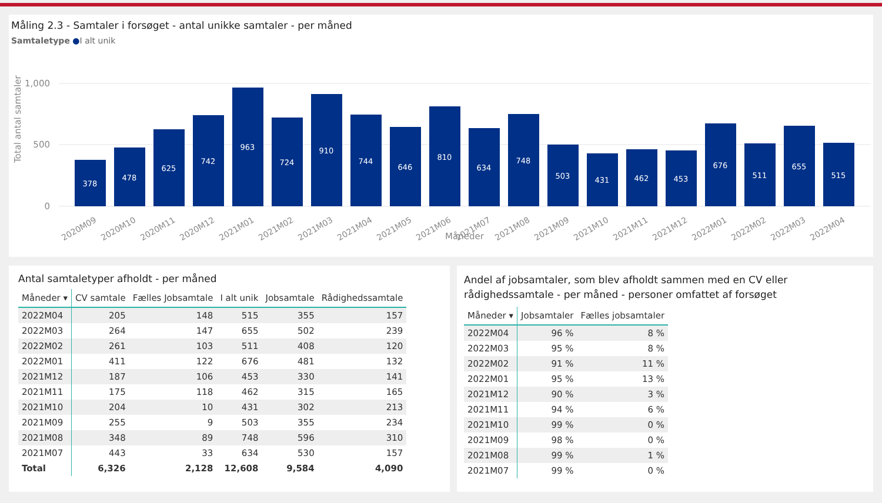Måling 2.3 - Samtaler i forsøget - antal unikke samtaler - per måned
Samtaletype ●I alt unik
Total antal samtaler
1,000
500
0
378
478
625
742
963
724
910
744
646
810
634
748
503
431
462
453
676
511
655
515
2020M09
2020M10
2020M11
2020M12
2021M01
2021M02
2021M03
2021M04
2021M05
2021M06
2021M07
2021M08
2021M09
2021M10
2021M11
2021M12
2022M01
2022M02
2022M03
2022M04
Måneder
Antal samtaletyper afholdt - per måned
| Måneder ▾ | CV samtale | Fælles Jobsamtale | I alt unik | Jobsamtale | Rådighedssamtale |
| --- | --- | --- | --- | --- | --- |
| 2022M04 | 205 | 148 | 515 | 355 | 157 |
| 2022M03 | 264 | 147 | 655 | 502 | 239 |
| 2022M02 | 261 | 103 | 511 | 408 | 120 |
| 2022M01 | 411 | 122 | 676 | 481 | 132 |
| 2021M12 | 187 | 106 | 453 | 330 | 141 |
| 2021M11 | 175 | 118 | 462 | 315 | 165 |
| 2021M10 | 204 | 10 | 431 | 302 | 213 |
| 2021M09 | 255 | 9 | 503 | 355 | 234 |
| 2021M08 | 348 | 89 | 748 | 596 | 310 |
| 2021M07 | 443 | 33 | 634 | 530 | 157 |
| Total | 6,326 | 2,128 | 12,608 | 9,584 | 4,090 |
Andel af jobsamtaler, som blev afholdt sammen med en CV eller rådighedssamtale - per måned - personer omfattet af forsøget
| Måneder ▾ | Jobsamtaler | Fælles jobsamtaler |
| --- | --- | --- |
| 2022M04 | 96 % | 8 % |
| 2022M03 | 95 % | 8 % |
| 2022M02 | 91 % | 11 % |
| 2022M01 | 95 % | 13 % |
| 2021M12 | 90 % | 3 % |
| 2021M11 | 94 % | 6 % |
| 2021M10 | 99 % | 0 % |
| 2021M09 | 98 % | 0 % |
| 2021M08 | 99 % | 1 % |
| 2021M07 | 99 % | 0 % |